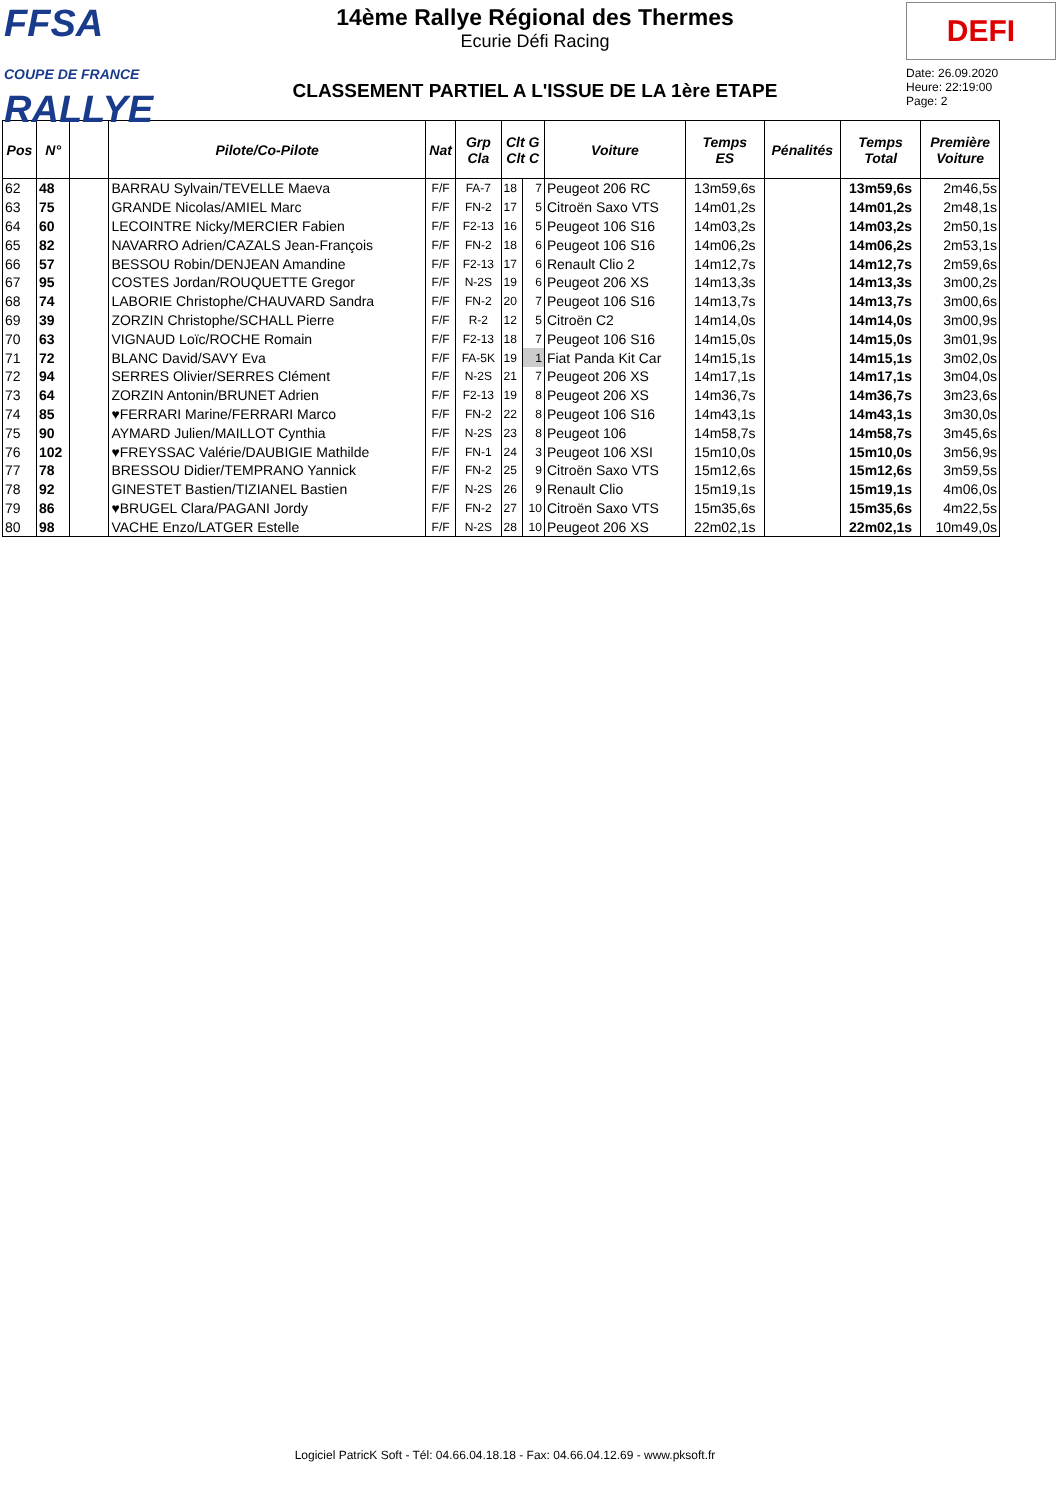FFSA
COUPE DE FRANCE RALLYE
14ème Rallye Régional des Thermes
Ecurie Défi Racing
CLASSEMENT PARTIEL A L'ISSUE DE LA 1ère ETAPE
DEFI
Date: 26.09.2020
Heure: 22:19:00
Page: 2
| Pos | N° | | Pilote/Co-Pilote | Nat | Grp Cla | Clt G Clt C | | Voiture | Temps ES | Pénalités | Temps Total | Première Voiture |
| --- | --- | --- | --- | --- | --- | --- | --- | --- | --- | --- | --- | --- |
| 62 | 48 | | BARRAU Sylvain/TEVELLE Maeva | F/F | FA-7 | 18 | 7 | Peugeot 206 RC | 13m59,6s | | 13m59,6s | 2m46,5s |
| 63 | 75 | | GRANDE Nicolas/AMIEL Marc | F/F | FN-2 | 17 | 5 | Citroën Saxo VTS | 14m01,2s | | 14m01,2s | 2m48,1s |
| 64 | 60 | | LECOINTRE Nicky/MERCIER Fabien | F/F | F2-13 | 16 | 5 | Peugeot 106 S16 | 14m03,2s | | 14m03,2s | 2m50,1s |
| 65 | 82 | | NAVARRO Adrien/CAZALS Jean-François | F/F | FN-2 | 18 | 6 | Peugeot 106 S16 | 14m06,2s | | 14m06,2s | 2m53,1s |
| 66 | 57 | | BESSOU Robin/DENJEAN Amandine | F/F | F2-13 | 17 | 6 | Renault Clio 2 | 14m12,7s | | 14m12,7s | 2m59,6s |
| 67 | 95 | | COSTES Jordan/ROUQUETTE Gregor | F/F | N-2S | 19 | 6 | Peugeot 206 XS | 14m13,3s | | 14m13,3s | 3m00,2s |
| 68 | 74 | | LABORIE Christophe/CHAUVARD Sandra | F/F | FN-2 | 20 | 7 | Peugeot 106 S16 | 14m13,7s | | 14m13,7s | 3m00,6s |
| 69 | 39 | | ZORZIN Christophe/SCHALL Pierre | F/F | R-2 | 12 | 5 | Citroën C2 | 14m14,0s | | 14m14,0s | 3m00,9s |
| 70 | 63 | | VIGNAUD Loïc/ROCHE Romain | F/F | F2-13 | 18 | 7 | Peugeot 106 S16 | 14m15,0s | | 14m15,0s | 3m01,9s |
| 71 | 72 | | BLANC David/SAVY Eva | F/F | FA-5K | 19 | 1 | Fiat Panda Kit Car | 14m15,1s | | 14m15,1s | 3m02,0s |
| 72 | 94 | | SERRES Olivier/SERRES Clément | F/F | N-2S | 21 | 7 | Peugeot 206 XS | 14m17,1s | | 14m17,1s | 3m04,0s |
| 73 | 64 | | ZORZIN Antonin/BRUNET Adrien | F/F | F2-13 | 19 | 8 | Peugeot 206 XS | 14m36,7s | | 14m36,7s | 3m23,6s |
| 74 | 85 | | ♥FERRARI Marine/FERRARI Marco | F/F | FN-2 | 22 | 8 | Peugeot 106 S16 | 14m43,1s | | 14m43,1s | 3m30,0s |
| 75 | 90 | | AYMARD Julien/MAILLOT Cynthia | F/F | N-2S | 23 | 8 | Peugeot 106 | 14m58,7s | | 14m58,7s | 3m45,6s |
| 76 | 102 | | ♥FREYSSAC Valérie/DAUBIGIE Mathilde | F/F | FN-1 | 24 | 3 | Peugeot 106 XSI | 15m10,0s | | 15m10,0s | 3m56,9s |
| 77 | 78 | | BRESSOU Didier/TEMPRANO Yannick | F/F | FN-2 | 25 | 9 | Citroën Saxo VTS | 15m12,6s | | 15m12,6s | 3m59,5s |
| 78 | 92 | | GINESTET Bastien/TIZIANEL Bastien | F/F | N-2S | 26 | 9 | Renault Clio | 15m19,1s | | 15m19,1s | 4m06,0s |
| 79 | 86 | | ♥BRUGEL Clara/PAGANI Jordy | F/F | FN-2 | 27 | 10 | Citroën Saxo VTS | 15m35,6s | | 15m35,6s | 4m22,5s |
| 80 | 98 | | VACHE Enzo/LATGER Estelle | F/F | N-2S | 28 | 10 | Peugeot 206 XS | 22m02,1s | | 22m02,1s | 10m49,0s |
Logiciel PatricK Soft - Tél: 04.66.04.18.18 - Fax: 04.66.04.12.69 - www.pksoft.fr